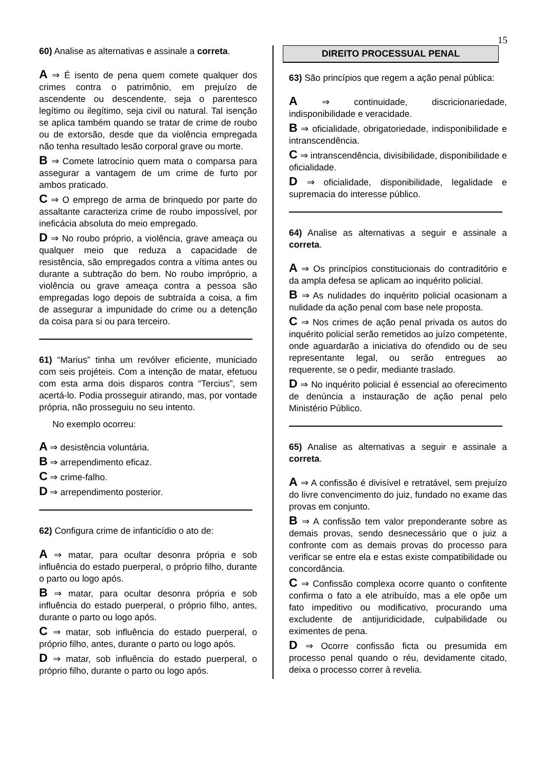15
60) Analise as alternativas e assinale a correta.
A ⇒ É isento de pena quem comete qualquer dos crimes contra o patrimônio, em prejuízo de ascendente ou descendente, seja o parentesco legítimo ou ilegítimo, seja civil ou natural. Tal isenção se aplica também quando se tratar de crime de roubo ou de extorsão, desde que da violência empregada não tenha resultado lesão corporal grave ou morte.
B ⇒ Comete latrocínio quem mata o comparsa para assegurar a vantagem de um crime de furto por ambos praticado.
C ⇒ O emprego de arma de brinquedo por parte do assaltante caracteriza crime de roubo impossível, por ineficácia absoluta do meio empregado.
D ⇒ No roubo próprio, a violência, grave ameaça ou qualquer meio que reduza a capacidade de resistência, são empregados contra a vítima antes ou durante a subtração do bem. No roubo impróprio, a violência ou grave ameaça contra a pessoa são empregadas logo depois de subtraída a coisa, a fim de assegurar a impunidade do crime ou a detenção da coisa para si ou para terceiro.
61) “Marius” tinha um revólver eficiente, municiado com seis projéteis. Com a intenção de matar, efetuou com esta arma dois disparos contra “Tercius”, sem acertá-lo. Podia prosseguir atirando, mas, por vontade própria, não prosseguiu no seu intento.
No exemplo ocorreu:
A ⇒ desistência voluntária.
B ⇒ arrependimento eficaz.
C ⇒ crime-falho.
D ⇒ arrependimento posterior.
62) Configura crime de infanticídio o ato de:
A ⇒ matar, para ocultar desonra própria e sob influência do estado puerperal, o próprio filho, durante o parto ou logo após.
B ⇒ matar, para ocultar desonra própria e sob influência do estado puerperal, o próprio filho, antes, durante o parto ou logo após.
C ⇒ matar, sob influência do estado puerperal, o próprio filho, antes, durante o parto ou logo após.
D ⇒ matar, sob influência do estado puerperal, o próprio filho, durante o parto ou logo após.
DIREITO PROCESSUAL PENAL
63) São princípios que regem a ação penal pública:
A ⇒ continuidade, discricionariedade, indisponibilidade e veracidade.
B ⇒ oficialidade, obrigatoriedade, indisponibilidade e intranscendência.
C ⇒ intranscendência, divisibilidade, disponibilidade e oficialidade.
D ⇒ oficialidade, disponibilidade, legalidade e supremacia do interesse público.
64) Analise as alternativas a seguir e assinale a correta.
A ⇒ Os princípios constitucionais do contraditório e da ampla defesa se aplicam ao inquérito policial.
B ⇒ As nulidades do inquérito policial ocasionam a nulidade da ação penal com base nele proposta.
C ⇒ Nos crimes de ação penal privada os autos do inquérito policial serão remetidos ao juízo competente, onde aguardarão a iniciativa do ofendido ou de seu representante legal, ou serão entregues ao requerente, se o pedir, mediante traslado.
D ⇒ No inquérito policial é essencial ao oferecimento de denúncia a instauração de ação penal pelo Ministério Público.
65) Analise as alternativas a seguir e assinale a correta.
A ⇒ A confissão é divisível e retratável, sem prejuízo do livre convencimento do juiz, fundado no exame das provas em conjunto.
B ⇒ A confissão tem valor preponderante sobre as demais provas, sendo desnecessário que o juiz a confronte com as demais provas do processo para verificar se entre ela e estas existe compatibilidade ou concordância.
C ⇒ Confissão complexa ocorre quanto o confitente confirma o fato a ele atribuído, mas a ele opõe um fato impeditivo ou modificativo, procurando uma excludente de antijuridicidade, culpabilidade ou eximentes de pena.
D ⇒ Ocorre confissão ficta ou presumida em processo penal quando o réu, devidamente citado, deixa o processo correr à revelia.